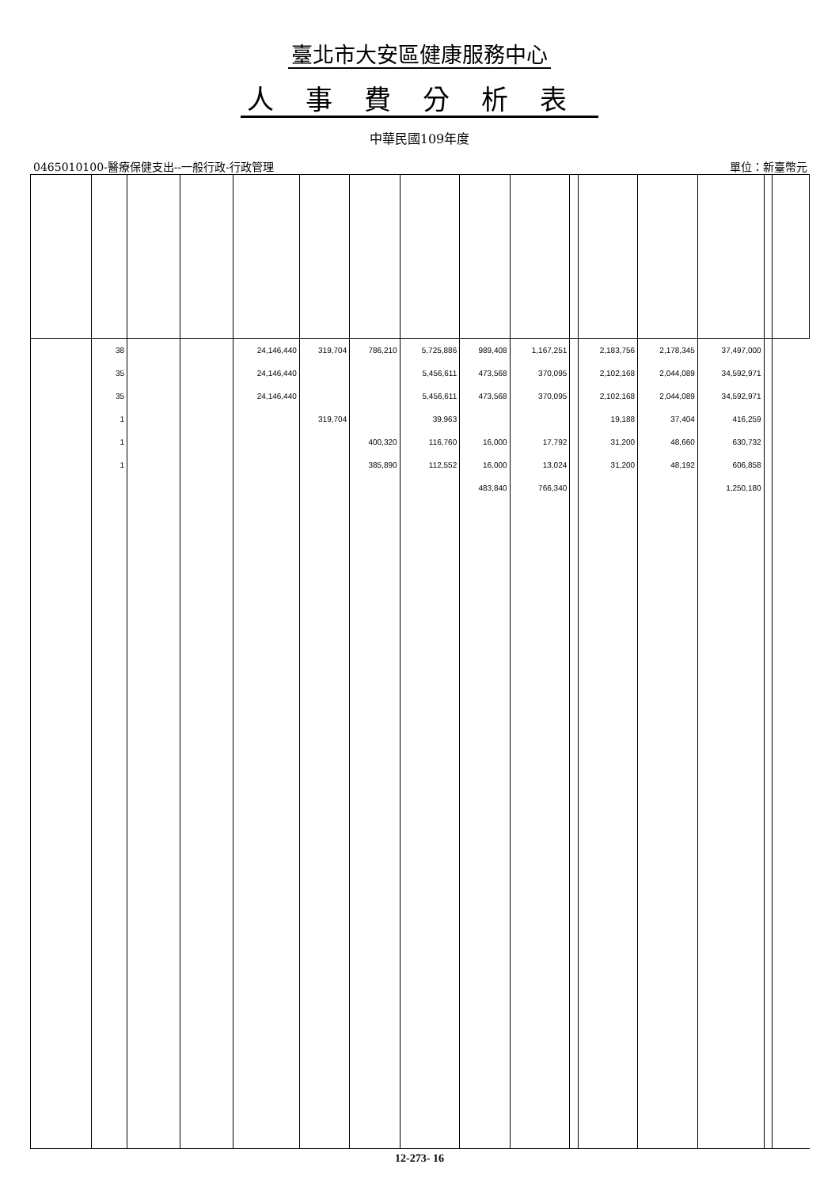臺北市大安區健康服務中心
人事費分析表
中華民國109年度
0465010100-醫療保健支出--一般行政-行政管理 單位：新臺幣元
| | 38 | | | 24,146,440 | 319,704 | 786,210 | 5,725,886 | 989,408 | 1,167,251 | | 2,183,756 | 2,178,345 | 37,497,000 | | |
| | 35 | | | 24,146,440 | | | 5,456,611 | 473,568 | 370,095 | | 2,102,168 | 2,044,089 | 34,592,971 | | |
| | 35 | | | 24,146,440 | | | 5,456,611 | 473,568 | 370,095 | | 2,102,168 | 2,044,089 | 34,592,971 | | |
| | 1 | | | | 319,704 | | 39,963 | | | | 19,188 | 37,404 | 416,259 | | |
| | 1 | | | | | 400,320 | 116,760 | 16,000 | 17,792 | | 31,200 | 48,660 | 630,732 | | |
| | 1 | | | | | 385,890 | 112,552 | 16,000 | 13,024 | | 31,200 | 48,192 | 606,858 | | |
| | | | | | | | | 483,840 | 766,340 | | | | 1,250,180 | | |
12-273- 16